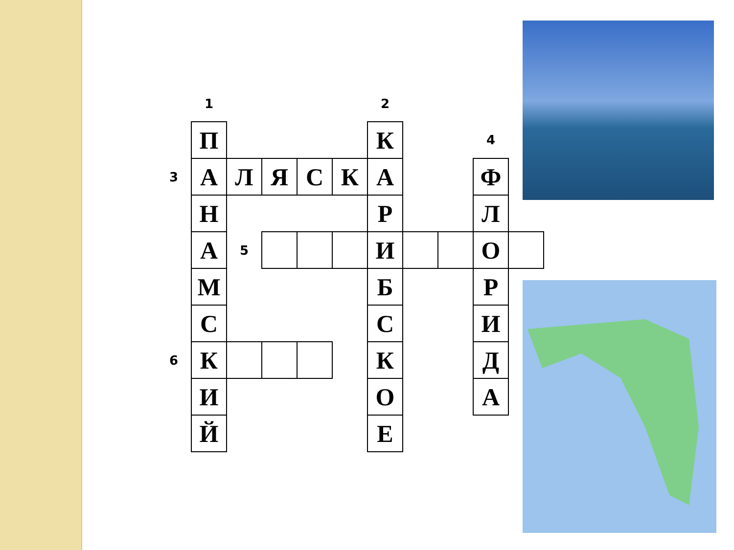| | 1 | | | | | 2 | | | | |
| | П | | | | | К | | | 4 | |
| 3 | А | Л | Я | С | К | А | | | Ф | |
| | Н | | | | | Р | | | Л | |
| | А | 5 | | | | И | | | О | |
| | М | | | | | Б | | | Р | |
| | С | | | | | С | | | И | |
| 6 | К | | | | | К | | | Д | |
| | И | | | | | О | | | А | |
| | Й | | | | | Е | | | | |